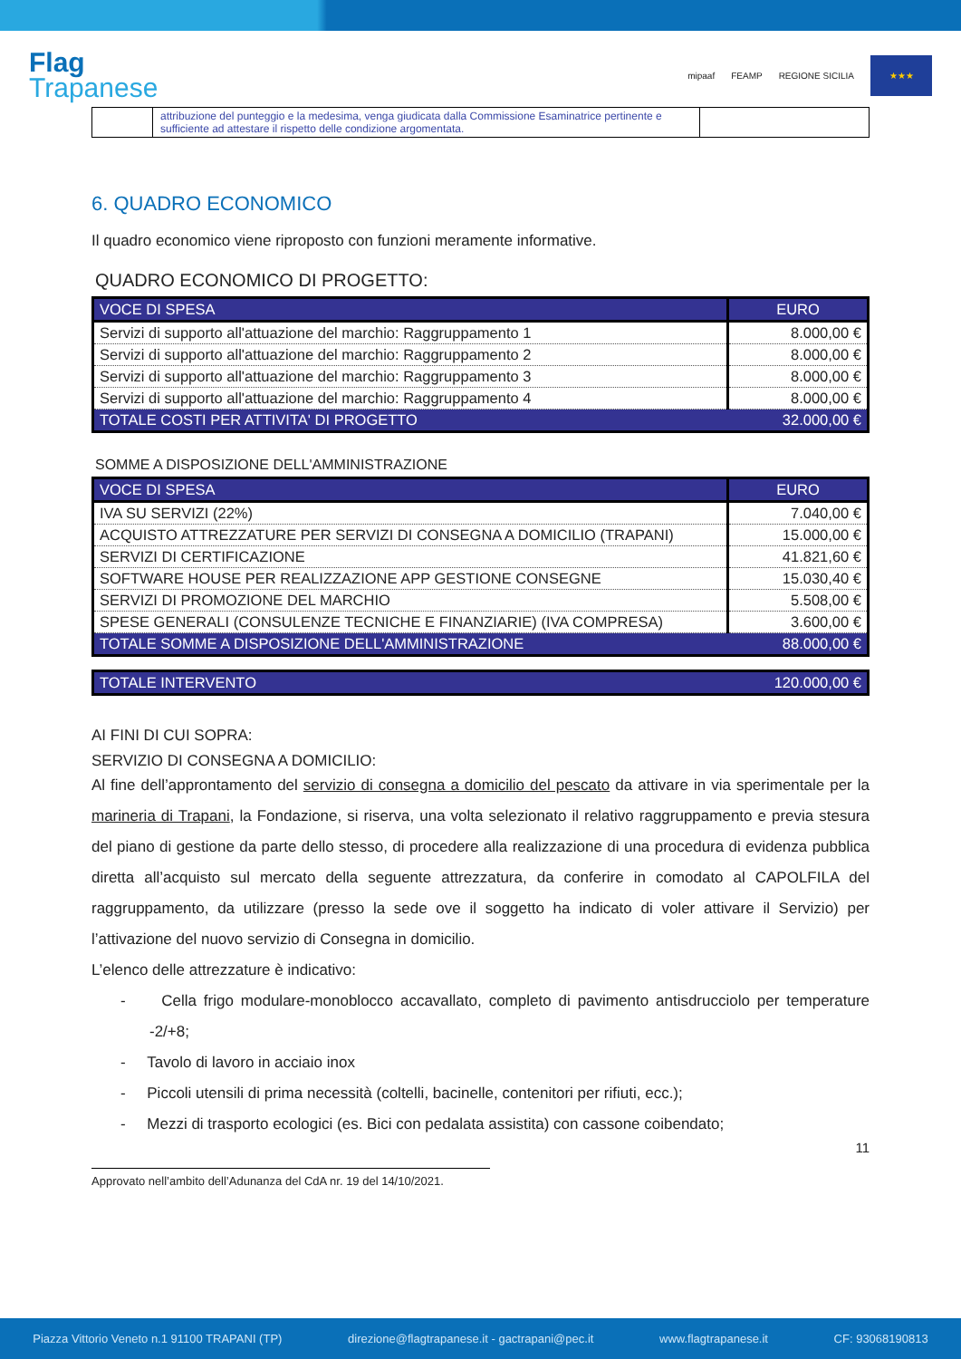Flag
Trapanese
mipaaf FEAMP REGIONE SICILIA
★★★
| | attribuzione del punteggio e la medesima, venga giudicata dalla Commissione Esaminatrice pertinente e sufficiente ad attestare il rispetto delle condizione argomentata. | |
6. QUADRO ECONOMICO
Il quadro economico viene riproposto con funzioni meramente informative.
QUADRO ECONOMICO DI PROGETTO:
| VOCE DI SPESA | EURO |
| Servizi di supporto all'attuazione del marchio: Raggruppamento 1 | 8.000,00 € |
| Servizi di supporto all'attuazione del marchio: Raggruppamento 2 | 8.000,00 € |
| Servizi di supporto all'attuazione del marchio: Raggruppamento 3 | 8.000,00 € |
| Servizi di supporto all'attuazione del marchio: Raggruppamento 4 | 8.000,00 € |
| TOTALE COSTI PER ATTIVITA' DI PROGETTO | 32.000,00 € |
SOMME A DISPOSIZIONE DELL'AMMINISTRAZIONE
| VOCE DI SPESA | EURO |
| IVA SU SERVIZI (22%) | 7.040,00 € |
| ACQUISTO ATTREZZATURE PER SERVIZI DI CONSEGNA A DOMICILIO (TRAPANI) | 15.000,00 € |
| SERVIZI DI CERTIFICAZIONE | 41.821,60 € |
| SOFTWARE HOUSE PER REALIZZAZIONE APP GESTIONE CONSEGNE | 15.030,40 € |
| SERVIZI DI PROMOZIONE DEL MARCHIO | 5.508,00 € |
| SPESE GENERALI (CONSULENZE TECNICHE E FINANZIARIE) (IVA COMPRESA) | 3.600,00 € |
| TOTALE SOMME A DISPOSIZIONE DELL'AMMINISTRAZIONE | 88.000,00 € |
| TOTALE INTERVENTO | 120.000,00 € |
AI FINI DI CUI SOPRA:
SERVIZIO DI CONSEGNA A DOMICILIO:
Al fine dell’approntamento del servizio di consegna a domicilio del pescato da attivare in via sperimentale per la marineria di Trapani, la Fondazione, si riserva, una volta selezionato il relativo raggruppamento e previa stesura del piano di gestione da parte dello stesso, di procedere alla realizzazione di una procedura di evidenza pubblica diretta all’acquisto sul mercato della seguente attrezzatura, da conferire in comodato al CAPOLFILA del raggruppamento, da utilizzare (presso la sede ove il soggetto ha indicato di voler attivare il Servizio) per l’attivazione del nuovo servizio di Consegna in domicilio.
L’elenco delle attrezzature è indicativo:
- Cella frigo modulare-monoblocco accavallato, completo di pavimento antisdrucciolo per temperature -2/+8;
- Tavolo di lavoro in acciaio inox
- Piccoli utensili di prima necessità (coltelli, bacinelle, contenitori per rifiuti, ecc.);
- Mezzi di trasporto ecologici (es. Bici con pedalata assistita) con cassone coibendato;
11
Approvato nell’ambito dell’Adunanza del CdA nr. 19 del 14/10/2021.
Piazza Vittorio Veneto n.1 91100 TRAPANI (TP) direzione@flagtrapanese.it - gactrapani@pec.it www.flagtrapanese.it CF: 93068190813